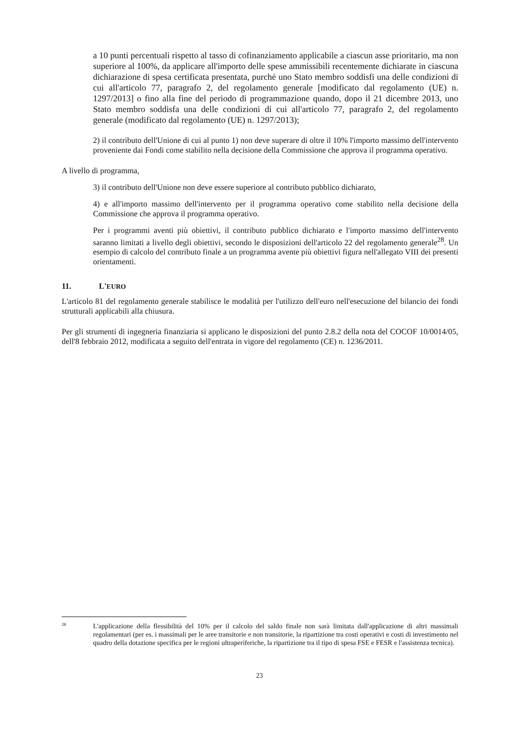a 10 punti percentuali rispetto al tasso di cofinanziamento applicabile a ciascun asse prioritario, ma non superiore al 100%, da applicare all'importo delle spese ammissibili recentemente dichiarate in ciascuna dichiarazione di spesa certificata presentata, purché uno Stato membro soddisfi una delle condizioni di cui all'articolo 77, paragrafo 2, del regolamento generale [modificato dal regolamento (UE) n. 1297/2013] o fino alla fine del periodo di programmazione quando, dopo il 21 dicembre 2013, uno Stato membro soddisfa una delle condizioni di cui all'articolo 77, paragrafo 2, del regolamento generale (modificato dal regolamento (UE) n. 1297/2013);
2) il contributo dell'Unione di cui al punto 1) non deve superare di oltre il 10% l'importo massimo dell'intervento proveniente dai Fondi come stabilito nella decisione della Commissione che approva il programma operativo.
A livello di programma,
3) il contributo dell'Unione non deve essere superiore al contributo pubblico dichiarato,
4) e all'importo massimo dell'intervento per il programma operativo come stabilito nella decisione della Commissione che approva il programma operativo.
Per i programmi aventi più obiettivi, il contributo pubblico dichiarato e l'importo massimo dell'intervento saranno limitati a livello degli obiettivi, secondo le disposizioni dell'articolo 22 del regolamento generale<sup>28</sup>. Un esempio di calcolo del contributo finale a un programma avente più obiettivi figura nell'allegato VIII dei presenti orientamenti.
11. L'EURO
L'articolo 81 del regolamento generale stabilisce le modalità per l'utilizzo dell'euro nell'esecuzione del bilancio dei fondi strutturali applicabili alla chiusura.
Per gli strumenti di ingegneria finanziaria si applicano le disposizioni del punto 2.8.2 della nota del COCOF 10/0014/05, dell'8 febbraio 2012, modificata a seguito dell'entrata in vigore del regolamento (CE) n. 1236/2011.
<sup>28</sup> L'applicazione della flessibilità del 10% per il calcolo del saldo finale non sarà limitata dall'applicazione di altri massimali regolamentari (per es. i massimali per le aree transitorie e non transitorie, la ripartizione tra costi operativi e costi di investimento nel quadro della dotazione specifica per le regioni ultraperiferiche, la ripartizione tra il tipo di spesa FSE e FESR e l'assistenza tecnica).
23